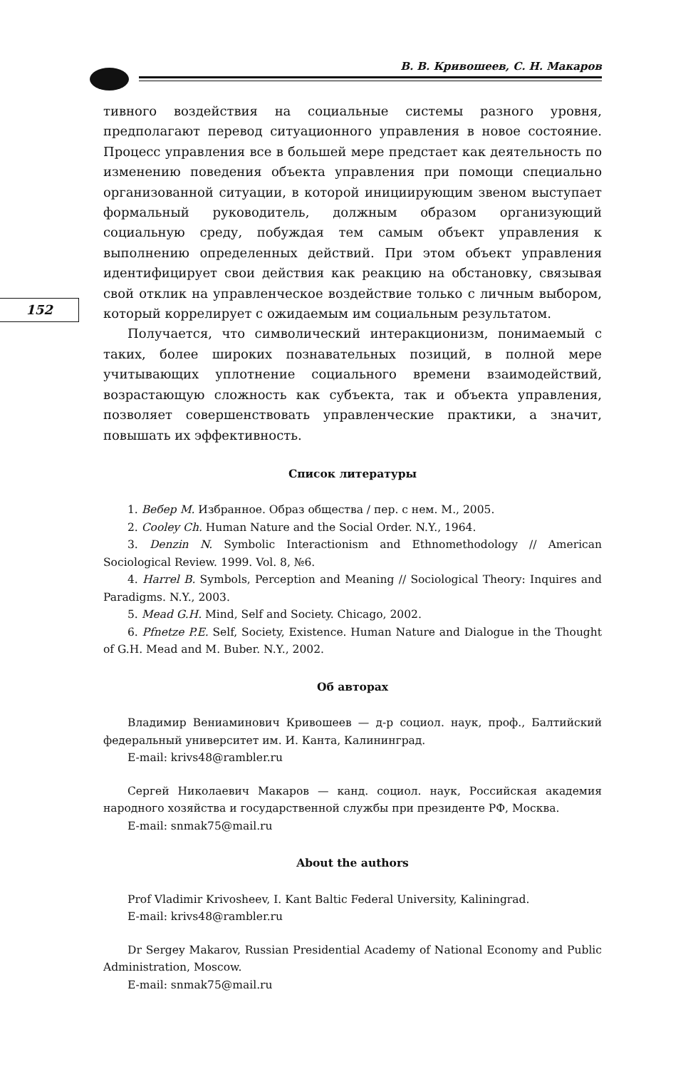В. В. Кривошеев, С. Н. Макаров
152
тивного воздействия на социальные системы разного уровня, предполагают перевод ситуационного управления в новое состояние. Процесс управления все в большей мере предстает как деятельность по изменению поведения объекта управления при помощи специально организованной ситуации, в которой инициирующим звеном выступает формальный руководитель, должным образом организующий социальную среду, побуждая тем самым объект управления к выполнению определенных действий. При этом объект управления идентифицирует свои действия как реакцию на обстановку, связывая свой отклик на управленческое воздействие только с личным выбором, который коррелирует с ожидаемым им социальным результатом.
Получается, что символический интеракционизм, понимаемый с таких, более широких познавательных позиций, в полной мере учитывающих уплотнение социального времени взаимодействий, возрастающую сложность как субъекта, так и объекта управления, позволяет совершенствовать управленческие практики, а значит, повышать их эффективность.
Список литературы
1. Вебер М. Избранное. Образ общества / пер. с нем. М., 2005.
2. Cooley Ch. Human Nature and the Social Order. N.Y., 1964.
3. Denzin N. Symbolic Interactionism and Ethnomethodology // American Sociological Review. 1999. Vol. 8, №6.
4. Harrel B. Symbols, Perception and Meaning // Sociological Theory: Inquires and Paradigms. N.Y., 2003.
5. Mead G.H. Mind, Self and Society. Chicago, 2002.
6. Pfnetze P.E. Self, Society, Existence. Human Nature and Dialogue in the Thought of G.H. Mead and M. Buber. N.Y., 2002.
Об авторах
Владимир Вениаминович Кривошеев — д-р социол. наук, проф., Балтийский федеральный университет им. И. Канта, Калининград.
E-mail: krivs48@rambler.ru
Сергей Николаевич Макаров — канд. социол. наук, Российская академия народного хозяйства и государственной службы при президенте РФ, Москва.
E-mail: snmak75@mail.ru
About the authors
Prof Vladimir Krivosheev, I. Kant Baltic Federal University, Kaliningrad.
E-mail: krivs48@rambler.ru
Dr Sergey Makarov, Russian Presidential Academy of National Economy and Public Administration, Moscow.
E-mail: snmak75@mail.ru